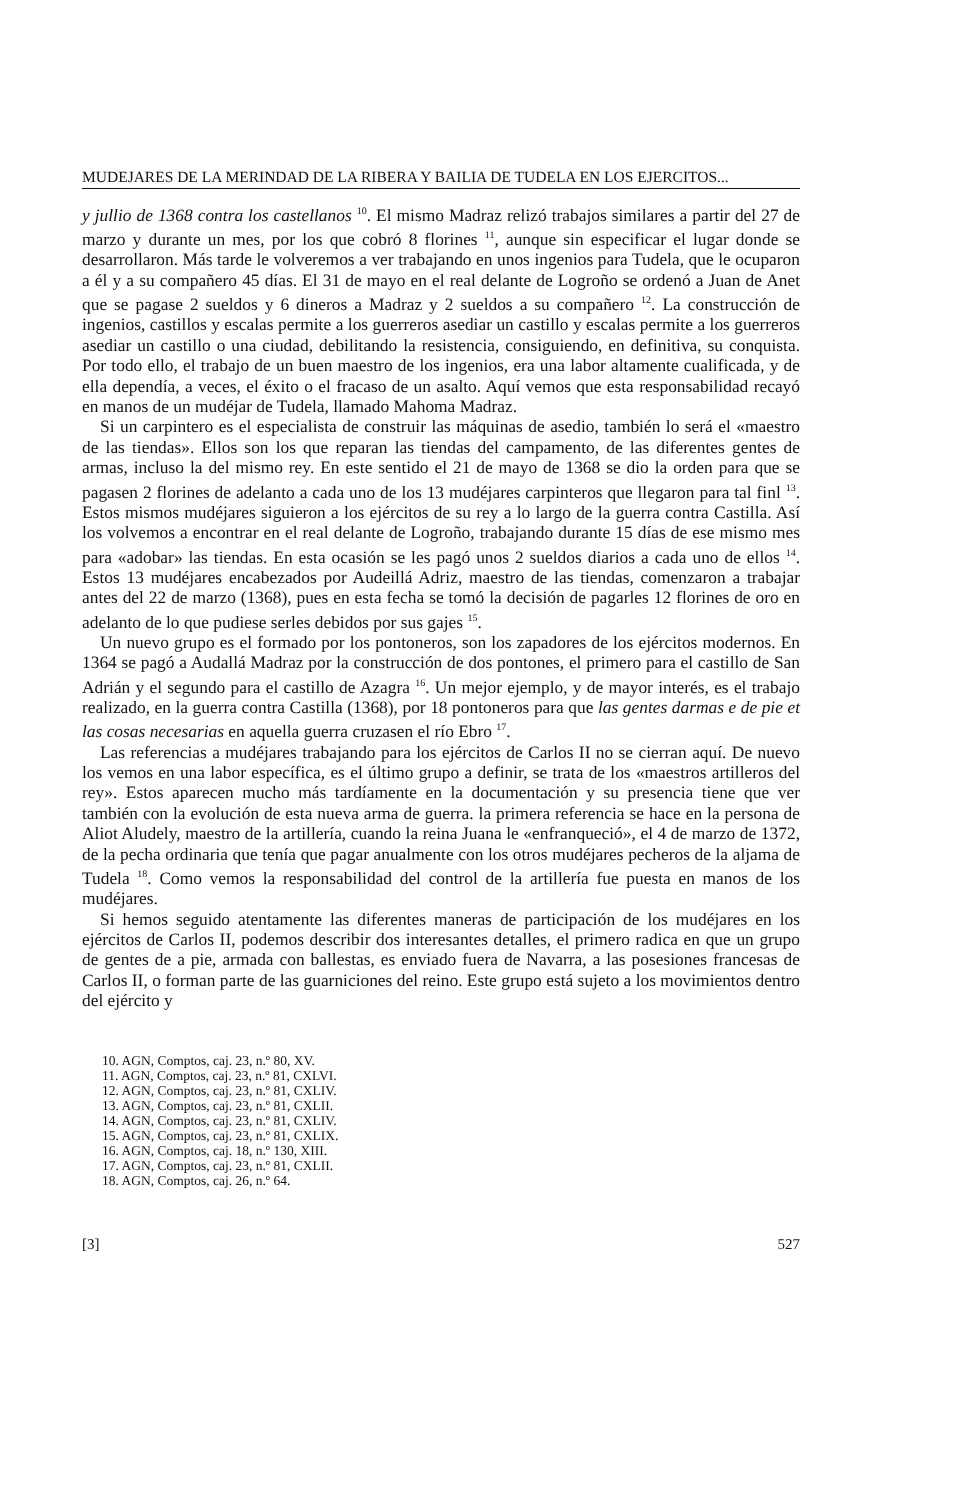MUDEJARES DE LA MERINDAD DE LA RIBERA Y BAILIA DE TUDELA EN LOS EJERCITOS...
y jullio de 1368 contra los castellanos <sup>10</sup>. El mismo Madraz relizó trabajos similares a partir del 27 de marzo y durante un mes, por los que cobró 8 florines <sup>11</sup>, aunque sin especificar el lugar donde se desarrollaron. Más tarde le volveremos a ver trabajando en unos ingenios para Tudela, que le ocuparon a él y a su compañero 45 días. El 31 de mayo en el real delante de Logroño se ordenó a Juan de Anet que se pagase 2 sueldos y 6 dineros a Madraz y 2 sueldos a su compañero <sup>12</sup>. La construcción de ingenios, castillos y escalas permite a los guerreros asediar un castillo y escalas permite a los guerreros asediar un castillo o una ciudad, debilitando la resistencia, consiguiendo, en definitiva, su conquista. Por todo ello, el trabajo de un buen maestro de los ingenios, era una labor altamente cualificada, y de ella dependía, a veces, el éxito o el fracaso de un asalto. Aquí vemos que esta responsabilidad recayó en manos de un mudéjar de Tudela, llamado Mahoma Madraz.
Si un carpintero es el especialista de construir las máquinas de asedio, también lo será el «maestro de las tiendas». Ellos son los que reparan las tiendas del campamento, de las diferentes gentes de armas, incluso la del mismo rey. En este sentido el 21 de mayo de 1368 se dio la orden para que se pagasen 2 florines de adelanto a cada uno de los 13 mudéjares carpinteros que llegaron para tal finl <sup>13</sup>. Estos mismos mudéjares siguieron a los ejércitos de su rey a lo largo de la guerra contra Castilla. Así los volvemos a encontrar en el real delante de Logroño, trabajando durante 15 días de ese mismo mes para «adobar» las tiendas. En esta ocasión se les pagó unos 2 sueldos diarios a cada uno de ellos <sup>14</sup>. Estos 13 mudéjares encabezados por Audeillá Adriz, maestro de las tiendas, comenzaron a trabajar antes del 22 de marzo (1368), pues en esta fecha se tomó la decisión de pagarles 12 florines de oro en adelanto de lo que pudiese serles debidos por sus gajes <sup>15</sup>.
Un nuevo grupo es el formado por los pontoneros, son los zapadores de los ejércitos modernos. En 1364 se pagó a Audallá Madraz por la construcción de dos pontones, el primero para el castillo de San Adrián y el segundo para el castillo de Azagra <sup>16</sup>. Un mejor ejemplo, y de mayor interés, es el trabajo realizado, en la guerra contra Castilla (1368), por 18 pontoneros para que las gentes darmas e de pie et las cosas necesarias en aquella guerra cruzasen el río Ebro <sup>17</sup>.
Las referencias a mudéjares trabajando para los ejércitos de Carlos II no se cierran aquí. De nuevo los vemos en una labor específica, es el último grupo a definir, se trata de los «maestros artilleros del rey». Estos aparecen mucho más tardíamente en la documentación y su presencia tiene que ver también con la evolución de esta nueva arma de guerra. la primera referencia se hace en la persona de Aliot Aludely, maestro de la artillería, cuando la reina Juana le «enfranqueció», el 4 de marzo de 1372, de la pecha ordinaria que tenía que pagar anualmente con los otros mudéjares pecheros de la aljama de Tudela <sup>18</sup>. Como vemos la responsabilidad del control de la artillería fue puesta en manos de los mudéjares.
Si hemos seguido atentamente las diferentes maneras de participación de los mudéjares en los ejércitos de Carlos II, podemos describir dos interesantes detalles, el primero radica en que un grupo de gentes de a pie, armada con ballestas, es enviado fuera de Navarra, a las posesiones francesas de Carlos II, o forman parte de las guarniciones del reino. Este grupo está sujeto a los movimientos dentro del ejército y
10. AGN, Comptos, caj. 23, n.º 80, XV.
11. AGN, Comptos, caj. 23, n.º 81, CXLVI.
12. AGN, Comptos, caj. 23, n.º 81, CXLIV.
13. AGN, Comptos, caj. 23, n.º 81, CXLII.
14. AGN, Comptos, caj. 23, n.º 81, CXLIV.
15. AGN, Comptos, caj. 23, n.º 81, CXLIX.
16. AGN, Comptos, caj. 18, n.º 130, XIII.
17. AGN, Comptos, caj. 23, n.º 81, CXLII.
18. AGN, Comptos, caj. 26, n.º 64.
[3] 527